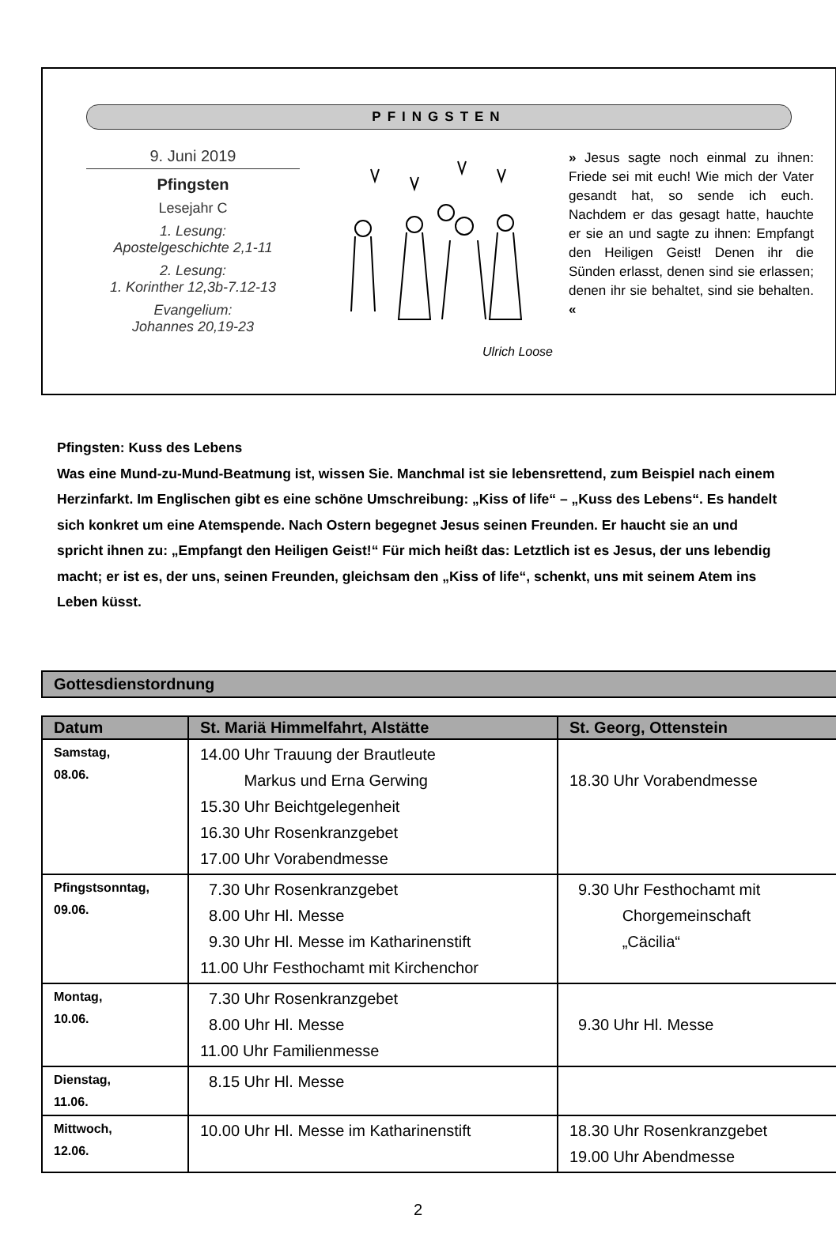PFINGSTEN
9. Juni 2019
Pfingsten
Lesejahr C
1. Lesung:
Apostelgeschichte 2,1-11
2. Lesung:
1. Korinther 12,3b-7.12-13
Evangelium:
Johannes 20,19-23
Ulrich Loose
» Jesus sagte noch einmal zu ihnen: Friede sei mit euch! Wie mich der Vater gesandt hat, so sende ich euch. Nachdem er das gesagt hatte, hauchte er sie an und sagte zu ihnen: Empfangt den Heiligen Geist! Denen ihr die Sünden erlasst, denen sind sie erlassen; denen ihr sie behaltet, sind sie behalten. «
Pfingsten: Kuss des Lebens
Was eine Mund-zu-Mund-Beatmung ist, wissen Sie. Manchmal ist sie lebensrettend, zum Beispiel nach einem Herzinfarkt. Im Englischen gibt es eine schöne Umschreibung: „Kiss of life“ – „Kuss des Lebens“. Es handelt sich konkret um eine Atemspende. Nach Ostern begegnet Jesus seinen Freunden. Er haucht sie an und spricht ihnen zu: „Empfangt den Heiligen Geist!“ Für mich heißt das: Letztlich ist es Jesus, der uns lebendig macht; er ist es, der uns, seinen Freunden, gleichsam den „Kiss of life“, schenkt, uns mit seinem Atem ins Leben küsst.
Gottesdienstordnung
| Datum | St. Mariä Himmelfahrt, Alstätte | St. Georg, Ottenstein |
| --- | --- | --- |
| Samstag, 08.06. | 14.00 Uhr Trauung der Brautleute Markus und Erna Gerwing 15.30 Uhr Beichtgelegenheit 16.30 Uhr Rosenkranzgebet 17.00 Uhr Vorabendmesse | 18.30 Uhr Vorabendmesse |
| Pfingstsonntag, 09.06. | 7.30 Uhr Rosenkranzgebet 8.00 Uhr Hl. Messe 9.30 Uhr Hl. Messe im Katharinenstift 11.00 Uhr Festhochamt mit Kirchenchor | 9.30 Uhr Festhochamt mit Chorgemeinschaft „Cäcilia“ |
| Montag, 10.06. | 7.30 Uhr Rosenkranzgebet 8.00 Uhr Hl. Messe 11.00 Uhr Familienmesse | 9.30 Uhr Hl. Messe |
| Dienstag, 11.06. | 8.15 Uhr Hl. Messe | |
| Mittwoch, 12.06. | 10.00 Uhr Hl. Messe im Katharinenstift | 18.30 Uhr Rosenkranzgebet 19.00 Uhr Abendmesse |
2